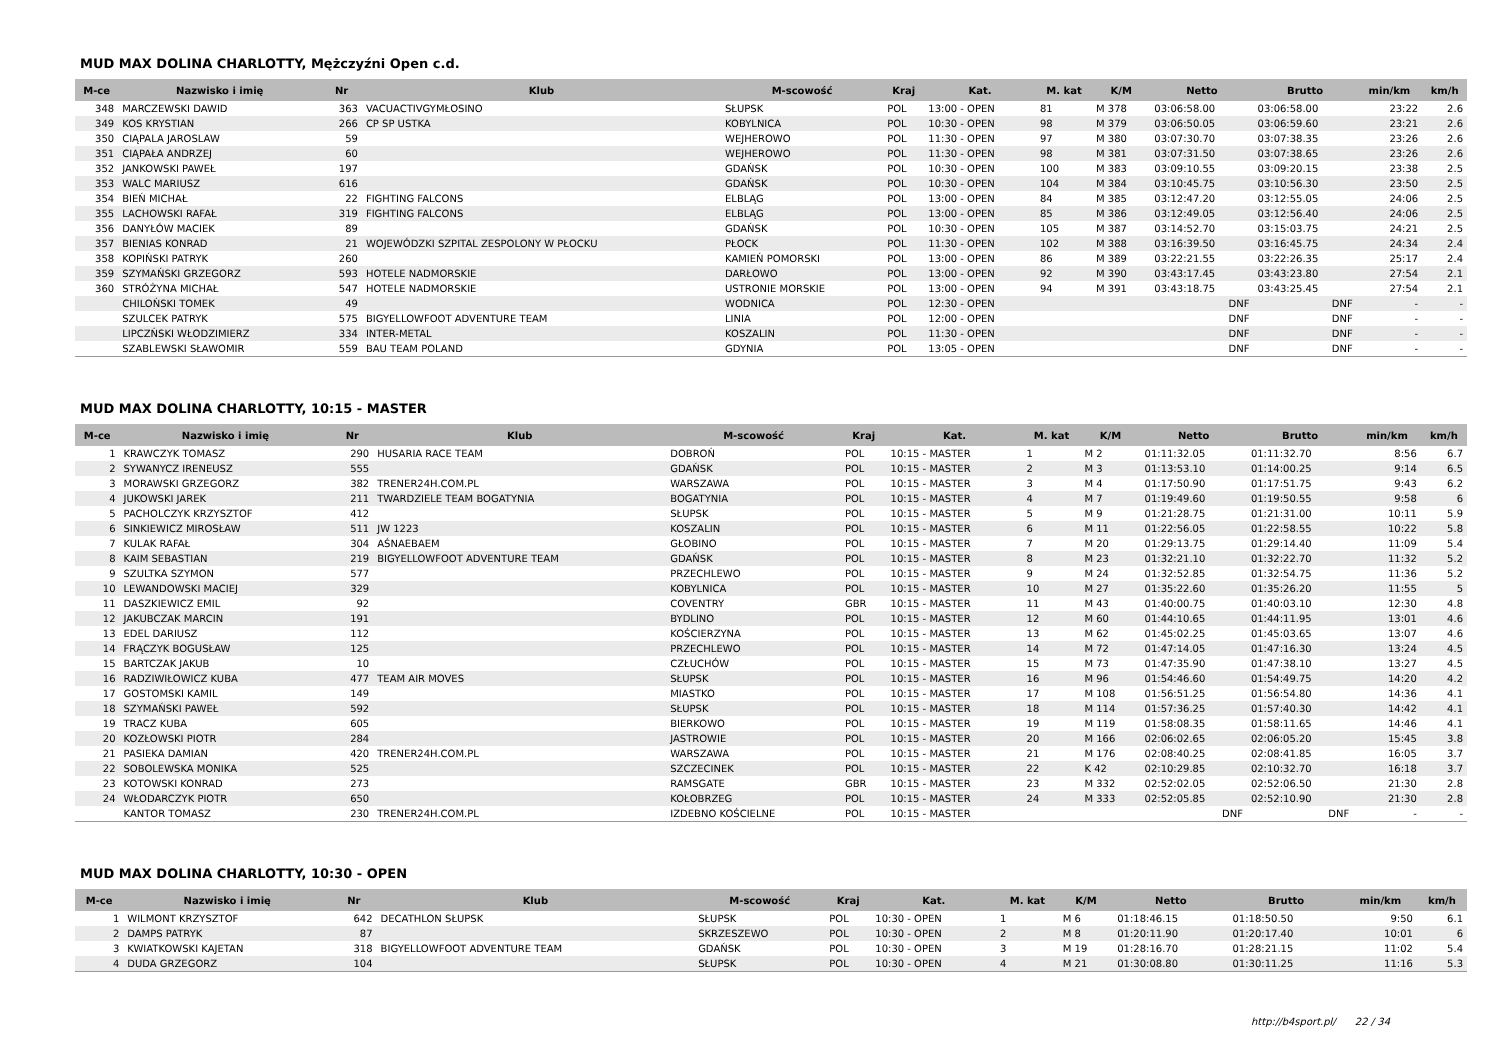MUD MAX DOLINA CHARLOTTY, Mężczyźni Open c.d.
| M-ce | Nazwisko i imię | Nr | Klub | M-scowość | Kraj | Kat. | M. kat | K/M | Netto | Brutto | min/km | km/h |
| --- | --- | --- | --- | --- | --- | --- | --- | --- | --- | --- | --- | --- |
| 348 | MARCZEWSKI DAWID | 363 | VACUACTIVGYMŁOSINO | SŁUPSK | POL | 13:00 - OPEN | 81 | M 378 | 03:06:58.00 | 03:06:58.00 | 23:22 | 2.6 |
| 349 | KOS KRYSTIAN | 266 | CP SP USTKA | KOBYLNICA | POL | 10:30 - OPEN | 98 | M 379 | 03:06:50.05 | 03:06:59.60 | 23:21 | 2.6 |
| 350 | CIĄPALA JAROSLAW | 59 | | WEJHEROWO | POL | 11:30 - OPEN | 97 | M 380 | 03:07:30.70 | 03:07:38.35 | 23:26 | 2.6 |
| 351 | CIĄPAŁA ANDRZEJ | 60 | | WEJHEROWO | POL | 11:30 - OPEN | 98 | M 381 | 03:07:31.50 | 03:07:38.65 | 23:26 | 2.6 |
| 352 | JANKOWSKI PAWEŁ | 197 | | GDAŃSK | POL | 10:30 - OPEN | 100 | M 383 | 03:09:10.55 | 03:09:20.15 | 23:38 | 2.5 |
| 353 | WALC MARIUSZ | 616 | | GDAŃSK | POL | 10:30 - OPEN | 104 | M 384 | 03:10:45.75 | 03:10:56.30 | 23:50 | 2.5 |
| 354 | BIEŃ MICHAŁ | 22 | FIGHTING FALCONS | ELBLĄG | POL | 13:00 - OPEN | 84 | M 385 | 03:12:47.20 | 03:12:55.05 | 24:06 | 2.5 |
| 355 | LACHOWSKI RAFAŁ | 319 | FIGHTING FALCONS | ELBLĄG | POL | 13:00 - OPEN | 85 | M 386 | 03:12:49.05 | 03:12:56.40 | 24:06 | 2.5 |
| 356 | DANYŁÓW MACIEK | 89 | | GDAŃSK | POL | 10:30 - OPEN | 105 | M 387 | 03:14:52.70 | 03:15:03.75 | 24:21 | 2.5 |
| 357 | BIENIAS KONRAD | 21 | WOJEWÓDZKI SZPITAL ZESPOLONY W PŁOCKU | PŁOCK | POL | 11:30 - OPEN | 102 | M 388 | 03:16:39.50 | 03:16:45.75 | 24:34 | 2.4 |
| 358 | KOPIŃSKI PATRYK | 260 | | KAMIEŃ POMORSKI | POL | 13:00 - OPEN | 86 | M 389 | 03:22:21.55 | 03:22:26.35 | 25:17 | 2.4 |
| 359 | SZYMAŃSKI GRZEGORZ | 593 | HOTELE NADMORSKIE | DARŁOWO | POL | 13:00 - OPEN | 92 | M 390 | 03:43:17.45 | 03:43:23.80 | 27:54 | 2.1 |
| 360 | STRÓŻYNA MICHAŁ | 547 | HOTELE NADMORSKIE | USTRONIE MORSKIE | POL | 13:00 - OPEN | 94 | M 391 | 03:43:18.75 | 03:43:25.45 | 27:54 | 2.1 |
| | CHILOŃSKI TOMEK | 49 | | WODNICA | POL | 12:30 - OPEN | | | DNF | DNF | - | - |
| | SZULCEK PATRYK | 575 | BIGYELLOWFOOT ADVENTURE TEAM | LINIA | POL | 12:00 - OPEN | | | DNF | DNF | - | - |
| | LIPCZŃSKI WŁODZIMIERZ | 334 | INTER-METAL | KOSZALIN | POL | 11:30 - OPEN | | | DNF | DNF | - | - |
| | SZABLEWSKI SŁAWOMIR | 559 | BAU TEAM POLAND | GDYNIA | POL | 13:05 - OPEN | | | DNF | DNF | - | - |
MUD MAX DOLINA CHARLOTTY, 10:15 - MASTER
| M-ce | Nazwisko i imię | Nr | Klub | M-scowość | Kraj | Kat. | M. kat | K/M | Netto | Brutto | min/km | km/h |
| --- | --- | --- | --- | --- | --- | --- | --- | --- | --- | --- | --- | --- |
| 1 | KRAWCZYK TOMASZ | 290 | HUSARIA RACE TEAM | DOBROŃ | POL | 10:15 - MASTER | 1 | M 2 | 01:11:32.05 | 01:11:32.70 | 8:56 | 6.7 |
| 2 | SYWANYCZ IRENEUSZ | 555 | | GDAŃSK | POL | 10:15 - MASTER | 2 | M 3 | 01:13:53.10 | 01:14:00.25 | 9:14 | 6.5 |
| 3 | MORAWSKI GRZEGORZ | 382 | TRENER24H.COM.PL | WARSZAWA | POL | 10:15 - MASTER | 3 | M 4 | 01:17:50.90 | 01:17:51.75 | 9:43 | 6.2 |
| 4 | JUKOWSKI JAREK | 211 | TWARDZIELE TEAM BOGATYNIA | BOGATYNIA | POL | 10:15 - MASTER | 4 | M 7 | 01:19:49.60 | 01:19:50.55 | 9:58 | 6 |
| 5 | PACHOLCZYK KRZYSZTOF | 412 | | SŁUPSK | POL | 10:15 - MASTER | 5 | M 9 | 01:21:28.75 | 01:21:31.00 | 10:11 | 5.9 |
| 6 | SINKIEWICZ MIROSŁAW | 511 | JW 1223 | KOSZALIN | POL | 10:15 - MASTER | 6 | M 11 | 01:22:56.05 | 01:22:58.55 | 10:22 | 5.8 |
| 7 | KULAK RAFAŁ | 304 | AŚNAEBAEM | GŁOBINO | POL | 10:15 - MASTER | 7 | M 20 | 01:29:13.75 | 01:29:14.40 | 11:09 | 5.4 |
| 8 | KAIM SEBASTIAN | 219 | BIGYELLOWFOOT ADVENTURE TEAM | GDAŃSK | POL | 10:15 - MASTER | 8 | M 23 | 01:32:21.10 | 01:32:22.70 | 11:32 | 5.2 |
| 9 | SZULTKA SZYMON | 577 | | PRZECHLEWO | POL | 10:15 - MASTER | 9 | M 24 | 01:32:52.85 | 01:32:54.75 | 11:36 | 5.2 |
| 10 | LEWANDOWSKI MACIEJ | 329 | | KOBYLNICA | POL | 10:15 - MASTER | 10 | M 27 | 01:35:22.60 | 01:35:26.20 | 11:55 | 5 |
| 11 | DASZKIEWICZ EMIL | 92 | | COVENTRY | GBR | 10:15 - MASTER | 11 | M 43 | 01:40:00.75 | 01:40:03.10 | 12:30 | 4.8 |
| 12 | JAKUBCZAK MARCIN | 191 | | BYDLINO | POL | 10:15 - MASTER | 12 | M 60 | 01:44:10.65 | 01:44:11.95 | 13:01 | 4.6 |
| 13 | EDEL DARIUSZ | 112 | | KOŚCIERZYNA | POL | 10:15 - MASTER | 13 | M 62 | 01:45:02.25 | 01:45:03.65 | 13:07 | 4.6 |
| 14 | FRĄCZYK BOGUSŁAW | 125 | | PRZECHLEWO | POL | 10:15 - MASTER | 14 | M 72 | 01:47:14.05 | 01:47:16.30 | 13:24 | 4.5 |
| 15 | BARTCZAK JAKUB | 10 | | CZŁUCHÓW | POL | 10:15 - MASTER | 15 | M 73 | 01:47:35.90 | 01:47:38.10 | 13:27 | 4.5 |
| 16 | RADZIWIŁOWICZ KUBA | 477 | TEAM AIR MOVES | SŁUPSK | POL | 10:15 - MASTER | 16 | M 96 | 01:54:46.60 | 01:54:49.75 | 14:20 | 4.2 |
| 17 | GOSTOMSKI KAMIL | 149 | | MIASTKO | POL | 10:15 - MASTER | 17 | M 108 | 01:56:51.25 | 01:56:54.80 | 14:36 | 4.1 |
| 18 | SZYMAŃSKI PAWEŁ | 592 | | SŁUPSK | POL | 10:15 - MASTER | 18 | M 114 | 01:57:36.25 | 01:57:40.30 | 14:42 | 4.1 |
| 19 | TRACZ KUBA | 605 | | BIERKOWO | POL | 10:15 - MASTER | 19 | M 119 | 01:58:08.35 | 01:58:11.65 | 14:46 | 4.1 |
| 20 | KOZŁOWSKI PIOTR | 284 | | JASTROWIE | POL | 10:15 - MASTER | 20 | M 166 | 02:06:02.65 | 02:06:05.20 | 15:45 | 3.8 |
| 21 | PASIEKA DAMIAN | 420 | TRENER24H.COM.PL | WARSZAWA | POL | 10:15 - MASTER | 21 | M 176 | 02:08:40.25 | 02:08:41.85 | 16:05 | 3.7 |
| 22 | SOBOLEWSKA MONIKA | 525 | | SZCZECINEK | POL | 10:15 - MASTER | 22 | K 42 | 02:10:29.85 | 02:10:32.70 | 16:18 | 3.7 |
| 23 | KOTOWSKI KONRAD | 273 | | RAMSGATE | GBR | 10:15 - MASTER | 23 | M 332 | 02:52:02.05 | 02:52:06.50 | 21:30 | 2.8 |
| 24 | WŁODARCZYK PIOTR | 650 | | KOŁOBRZEG | POL | 10:15 - MASTER | 24 | M 333 | 02:52:05.85 | 02:52:10.90 | 21:30 | 2.8 |
| | KANTOR TOMASZ | 230 | TRENER24H.COM.PL | IZDEBNO KOŚCIELNE | POL | 10:15 - MASTER | | | DNF | DNF | - | - |
MUD MAX DOLINA CHARLOTTY, 10:30 - OPEN
| M-ce | Nazwisko i imię | Nr | Klub | M-scowość | Kraj | Kat. | M. kat | K/M | Netto | Brutto | min/km | km/h |
| --- | --- | --- | --- | --- | --- | --- | --- | --- | --- | --- | --- | --- |
| 1 | WILMONT KRZYSZTOF | 642 | DECATHLON SŁUPSK | SŁUPSK | POL | 10:30 - OPEN | 1 | M 6 | 01:18:46.15 | 01:18:50.50 | 9:50 | 6.1 |
| 2 | DAMPS PATRYK | 87 | | SKRZESZEWO | POL | 10:30 - OPEN | 2 | M 8 | 01:20:11.90 | 01:20:17.40 | 10:01 | 6 |
| 3 | KWIATKOWSKI KAJETAN | 318 | BIGYELLOWFOOT ADVENTURE TEAM | GDAŃSK | POL | 10:30 - OPEN | 3 | M 19 | 01:28:16.70 | 01:28:21.15 | 11:02 | 5.4 |
| 4 | DUDA GRZEGORZ | 104 | | SŁUPSK | POL | 10:30 - OPEN | 4 | M 21 | 01:30:08.80 | 01:30:11.25 | 11:16 | 5.3 |
http://b4sport.pl/ 22 / 34